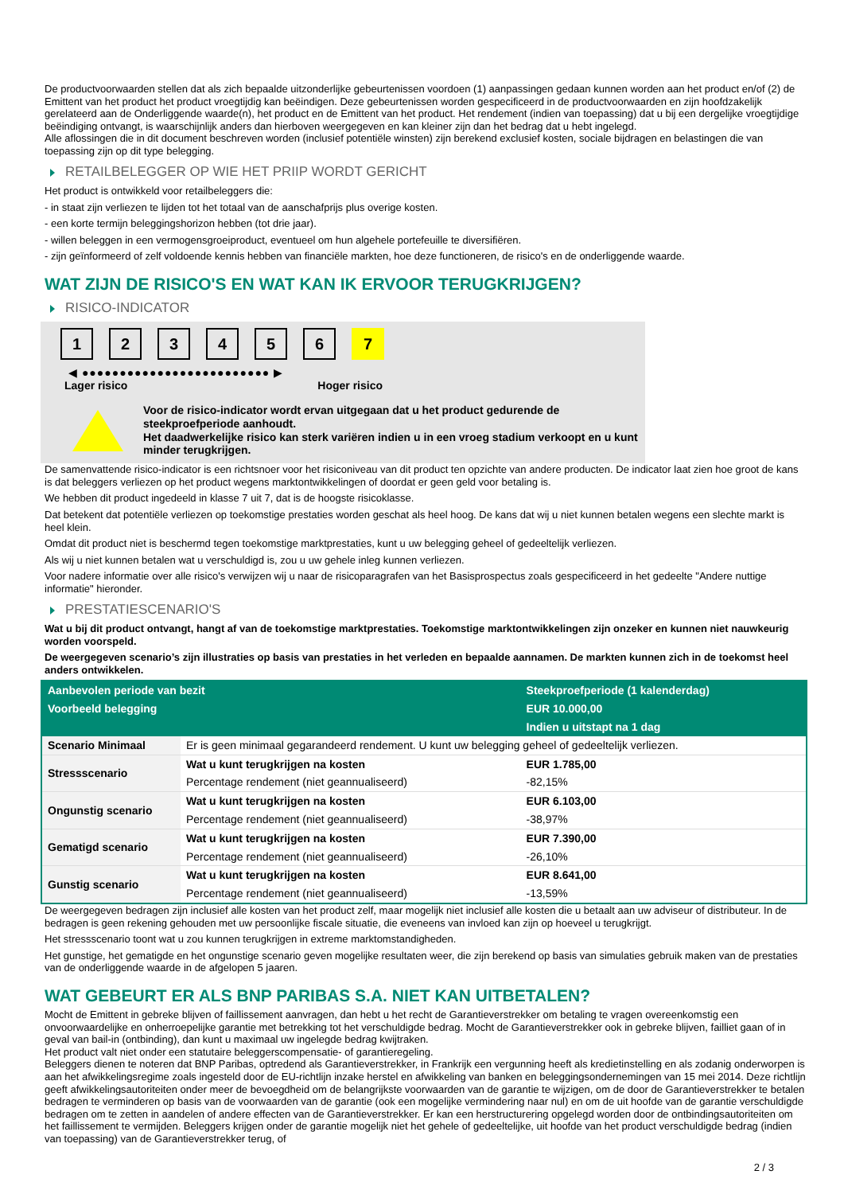De productvoorwaarden stellen dat als zich bepaalde uitzonderlijke gebeurtenissen voordoen (1) aanpassingen gedaan kunnen worden aan het product en/of (2) de Emittent van het product het product vroegtijdig kan beëindigen. Deze gebeurtenissen worden gespecificeerd in de productvoorwaarden en zijn hoofdzakelijk gerelateerd aan de Onderliggende waarde(n), het product en de Emittent van het product. Het rendement (indien van toepassing) dat u bij een dergelijke vroegtijdige beëindiging ontvangt, is waarschijnlijk anders dan hierboven weergegeven en kan kleiner zijn dan het bedrag dat u hebt ingelegd.
Alle aflossingen die in dit document beschreven worden (inclusief potentiële winsten) zijn berekend exclusief kosten, sociale bijdragen en belastingen die van toepassing zijn op dit type belegging.
RETAILBELEGGER OP WIE HET PRIIP WORDT GERICHT
Het product is ontwikkeld voor retailbeleggers die:
- in staat zijn verliezen te lijden tot het totaal van de aanschafprijs plus overige kosten.
- een korte termijn beleggingshorizon hebben (tot drie jaar).
- willen beleggen in een vermogensgroeiproduct, eventueel om hun algehele portefeuille te diversifiëren.
- zijn geïnformeerd of zelf voldoende kennis hebben van financiële markten, hoe deze functioneren, de risico's en de onderliggende waarde.
WAT ZIJN DE RISICO'S EN WAT KAN IK ERVOOR TERUGKRIJGEN?
RISICO-INDICATOR
1 2 3 4 5 6 7
◀ ●●●●●●●●●●●●●●●●●●●●●●●●● ▶
Lager risico Hoger risico
Voor de risico-indicator wordt ervan uitgegaan dat u het product gedurende de steekproefperiode aanhoudt.
Het daadwerkelijke risico kan sterk variëren indien u in een vroeg stadium verkoopt en u kunt minder terugkrijgen.
De samenvattende risico-indicator is een richtsnoer voor het risiconiveau van dit product ten opzichte van andere producten. De indicator laat zien hoe groot de kans is dat beleggers verliezen op het product wegens marktontwikkelingen of doordat er geen geld voor betaling is.
We hebben dit product ingedeeld in klasse 7 uit 7, dat is de hoogste risicoklasse.
Dat betekent dat potentiële verliezen op toekomstige prestaties worden geschat als heel hoog. De kans dat wij u niet kunnen betalen wegens een slechte markt is heel klein.
Omdat dit product niet is beschermd tegen toekomstige marktprestaties, kunt u uw belegging geheel of gedeeltelijk verliezen.
Als wij u niet kunnen betalen wat u verschuldigd is, zou u uw gehele inleg kunnen verliezen.
Voor nadere informatie over alle risico's verwijzen wij u naar de risicoparagrafen van het Basisprospectus zoals gespecificeerd in het gedeelte "Andere nuttige informatie" hieronder.
PRESTATIESCENARIO'S
Wat u bij dit product ontvangt, hangt af van de toekomstige marktprestaties. Toekomstige marktontwikkelingen zijn onzeker en kunnen niet nauwkeurig worden voorspeld.
De weergegeven scenario’s zijn illustraties op basis van prestaties in het verleden en bepaalde aannamen. De markten kunnen zich in de toekomst heel anders ontwikkelen.
| Aanbevolen periode van bezit | | Steekproefperiode (1 kalenderdag) |
| --- | --- | --- |
| Voorbeeld belegging | | EUR 10.000,00 |
| | | Indien u uitstapt na 1 dag |
| Scenario Minimaal | Er is geen minimaal gegarandeerd rendement. U kunt uw belegging geheel of gedeeltelijk verliezen. | |
| Stressscenario | Wat u kunt terugkrijgen na kosten | EUR 1.785,00 |
| | Percentage rendement (niet geannualiseerd) | -82,15% |
| Ongunstig scenario | Wat u kunt terugkrijgen na kosten | EUR 6.103,00 |
| | Percentage rendement (niet geannualiseerd) | -38,97% |
| Gematigd scenario | Wat u kunt terugkrijgen na kosten | EUR 7.390,00 |
| | Percentage rendement (niet geannualiseerd) | -26,10% |
| Gunstig scenario | Wat u kunt terugkrijgen na kosten | EUR 8.641,00 |
| | Percentage rendement (niet geannualiseerd) | -13,59% |
De weergegeven bedragen zijn inclusief alle kosten van het product zelf, maar mogelijk niet inclusief alle kosten die u betaalt aan uw adviseur of distributeur. In de bedragen is geen rekening gehouden met uw persoonlijke fiscale situatie, die eveneens van invloed kan zijn op hoeveel u terugkrijgt.
Het stressscenario toont wat u zou kunnen terugkrijgen in extreme marktomstandigheden.
Het gunstige, het gematigde en het ongunstige scenario geven mogelijke resultaten weer, die zijn berekend op basis van simulaties gebruik maken van de prestaties van de onderliggende waarde in de afgelopen 5 jaaren.
WAT GEBEURT ER ALS BNP PARIBAS S.A. NIET KAN UITBETALEN?
Mocht de Emittent in gebreke blijven of faillissement aanvragen, dan hebt u het recht de Garantieverstrekker om betaling te vragen overeenkomstig een onvoorwaardelijke en onherroepelijke garantie met betrekking tot het verschuldigde bedrag. Mocht de Garantieverstrekker ook in gebreke blijven, failliet gaan of in geval van bail-in (ontbinding), dan kunt u maximaal uw ingelegde bedrag kwijtraken.
Het product valt niet onder een statutaire beleggerscompensatie- of garantieregeling.
Beleggers dienen te noteren dat BNP Paribas, optredend als Garantieverstrekker, in Frankrijk een vergunning heeft als kredietinstelling en als zodanig onderworpen is aan het afwikkelingsregime zoals ingesteld door de EU-richtlijn inzake herstel en afwikkeling van banken en beleggingsondernemingen van 15 mei 2014. Deze richtlijn geeft afwikkelingsautoriteiten onder meer de bevoegdheid om de belangrijkste voorwaarden van de garantie te wijzigen, om de door de Garantieverstrekker te betalen bedragen te verminderen op basis van de voorwaarden van de garantie (ook een mogelijke vermindering naar nul) en om de uit hoofde van de garantie verschuldigde bedragen om te zetten in aandelen of andere effecten van de Garantieverstrekker. Er kan een herstructurering opgelegd worden door de ontbindingsautoriteiten om het faillissement te vermijden. Beleggers krijgen onder de garantie mogelijk niet het gehele of gedeeltelijke, uit hoofde van het product verschuldigde bedrag (indien van toepassing) van de Garantieverstrekker terug, of
2 / 3